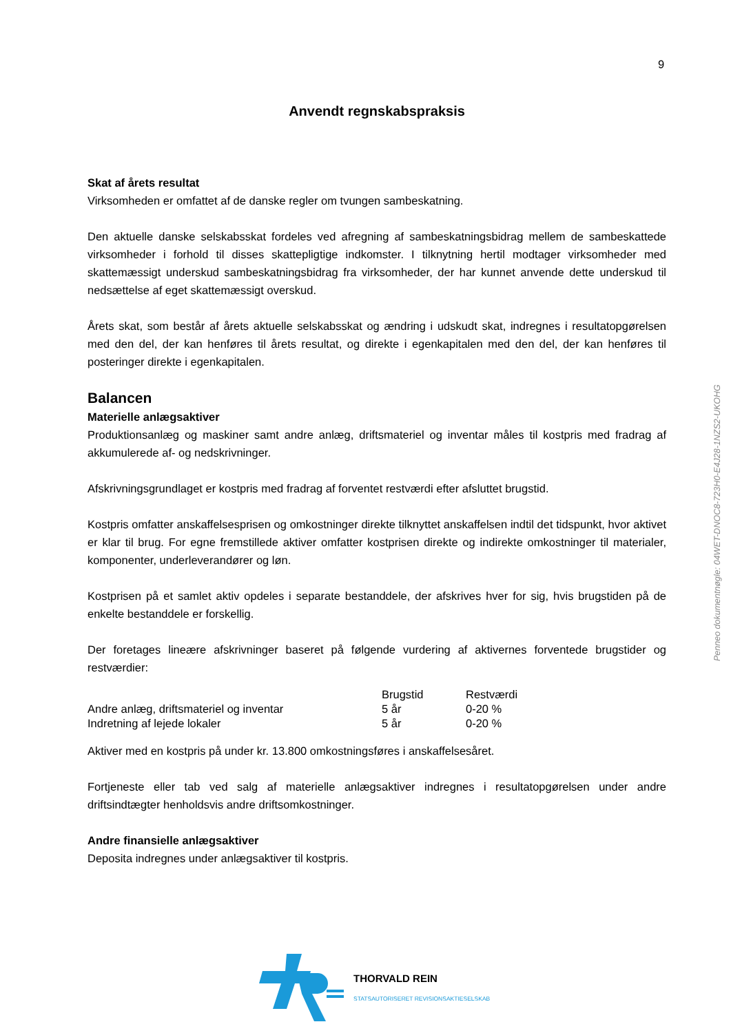9
Anvendt regnskabspraksis
Skat af årets resultat
Virksomheden er omfattet af de danske regler om tvungen sambeskatning.
Den aktuelle danske selskabsskat fordeles ved afregning af sambeskatningsbidrag mellem de sambe­skattede virksomheder i forhold til disses skattepligtige indkomster. I tilknytning hertil modtager virksom­heder med skattemæssigt underskud sambeskatningsbidrag fra virksomheder, der har kunnet anvende dette underskud til nedsættelse af eget skattemæssigt overskud.
Årets skat, som består af årets aktuelle selskabsskat og ændring i udskudt skat, indregnes i resultatopgø­relsen med den del, der kan henføres til årets resultat, og direkte i egenkapitalen med den del, der kan henføres til posteringer direkte i egenkapitalen.
Balancen
Materielle anlægsaktiver
Produktionsanlæg og maskiner samt andre anlæg, driftsmateriel og inventar måles til kostpris med fra­drag af akkumulerede af- og nedskrivninger.
Afskrivningsgrundlaget er kostpris med fradrag af forventet restværdi efter afsluttet brugstid.
Kostpris omfatter anskaffelsesprisen og omkostninger direkte tilknyttet anskaffelsen indtil det tidspunkt, hvor aktivet er klar til brug. For egne fremstillede aktiver omfatter kostprisen direkte og indirekte omkost­ninger til materialer, komponenter, underleverandører og løn.
Kostprisen på et samlet aktiv opdeles i separate bestanddele, der afskrives hver for sig, hvis brugstiden på de enkelte bestanddele er forskellig.
Der foretages lineære afskrivninger baseret på følgende vurdering af aktivernes forventede brugstider og restværdier:
| | Brugstid | Restværdi |
| --- | --- | --- |
| Andre anlæg, driftsmateriel og inventar | 5 år | 0-20 % |
| Indretning af lejede lokaler | 5 år | 0-20 % |
Aktiver med en kostpris på under kr. 13.800 omkostningsføres i anskaffelsesåret.
Fortjeneste eller tab ved salg af materielle anlægsaktiver indregnes i resultatopgørelsen under andre driftsindtægter henholdsvis andre driftsomkostninger.
Andre finansielle anlægsaktiver
Deposita indregnes under anlægsaktiver til kostpris.
Penneo dokumentnøgle: 04WET-DNOC8-723H0-E4J28-1NZS2-UKOHG
THORVALD REIN
STATSAUTORISERET REVISIONSAKTIESELSKAB